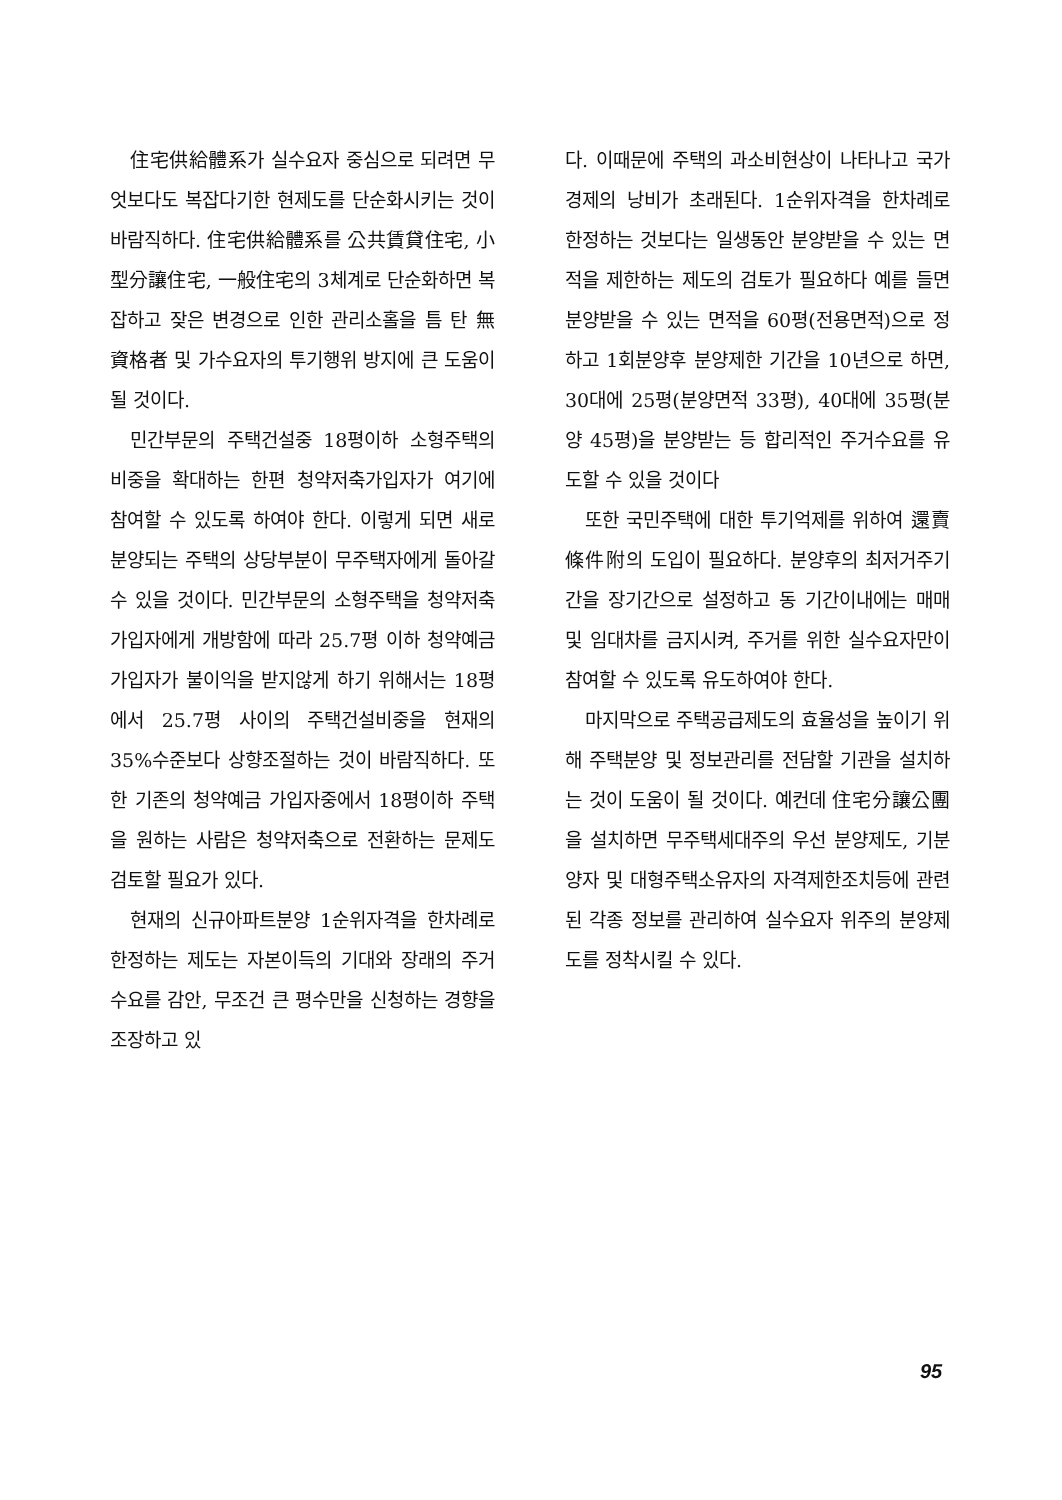住宅供給體系가 실수요자 중심으로 되려면 무엇보다도 복잡다기한 현제도를 단순화시키는 것이 바람직하다. 住宅供給體系를 公共賃貸住宅, 小型分讓住宅, 一般住宅의 3체계로 단순화하면 복잡하고 잦은 변경으로 인한 관리소홀을 틈 탄 無資格者 및 가수요자의 투기행위 방지에 큰 도움이 될 것이다.
민간부문의 주택건설중 18평이하 소형주택의 비중을 확대하는 한편 청약저축가입자가 여기에 참여할 수 있도록 하여야 한다. 이렇게 되면 새로 분양되는 주택의 상당부분이 무주택자에게 돌아갈 수 있을 것이다. 민간부문의 소형주택을 청약저축가입자에게 개방함에 따라 25.7평 이하 청약예금가입자가 불이익을 받지않게 하기 위해서는 18평에서 25.7평 사이의 주택건설비중을 현재의 35%수준보다 상향조절하는 것이 바람직하다. 또한 기존의 청약예금 가입자중에서 18평이하 주택을 원하는 사람은 청약저축으로 전환하는 문제도 검토할 필요가 있다.
현재의 신규아파트분양 1순위자격을 한차례로 한정하는 제도는 자본이득의 기대와 장래의 주거수요를 감안, 무조건 큰 평수만을 신청하는 경향을 조장하고 있
다. 이때문에 주택의 과소비현상이 나타나고 국가경제의 낭비가 초래된다. 1순위자격을 한차례로 한정하는 것보다는 일생동안 분양받을 수 있는 면적을 제한하는 제도의 검토가 필요하다 예를 들면 분양받을 수 있는 면적을 60평(전용면적)으로 정하고 1회분양후 분양제한 기간을 10년으로 하면, 30대에 25평(분양면적 33평), 40대에 35평(분양 45평)을 분양받는 등 합리적인 주거수요를 유도할 수 있을 것이다
또한 국민주택에 대한 투기억제를 위하여 還賣條件附의 도입이 필요하다. 분양후의 최저거주기간을 장기간으로 설정하고 동 기간이내에는 매매 및 임대차를 금지시켜, 주거를 위한 실수요자만이 참여할 수 있도록 유도하여야 한다.
마지막으로 주택공급제도의 효율성을 높이기 위해 주택분양 및 정보관리를 전담할 기관을 설치하는 것이 도움이 될 것이다. 예컨데 住宅分讓公團을 설치하면 무주택세대주의 우선 분양제도, 기분양자 및 대형주택소유자의 자격제한조치등에 관련된 각종 정보를 관리하여 실수요자 위주의 분양제도를 정착시킬 수 있다.
95